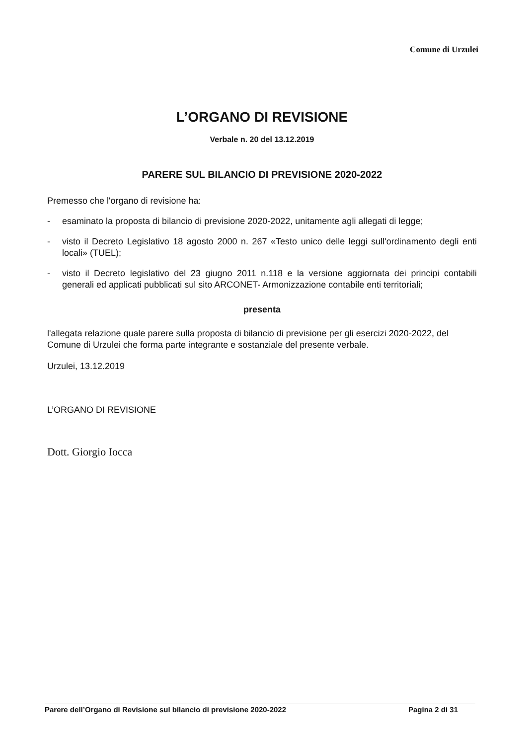Comune di Urzulei
L’ORGANO DI REVISIONE
Verbale n. 20 del 13.12.2019
PARERE SUL BILANCIO DI PREVISIONE 2020-2022
Premesso che l'organo di revisione ha:
- esaminato la proposta di bilancio di previsione 2020-2022, unitamente agli allegati di legge;
- visto il Decreto Legislativo 18 agosto 2000 n. 267 «Testo unico delle leggi sull'ordinamento degli enti locali» (TUEL);
- visto il Decreto legislativo del 23 giugno 2011 n.118 e la versione aggiornata dei principi contabili generali ed applicati pubblicati sul sito ARCONET- Armonizzazione contabile enti territoriali;
presenta
l'allegata relazione quale parere sulla proposta di bilancio di previsione per gli esercizi 2020-2022, del Comune di Urzulei che forma parte integrante e sostanziale del presente verbale.
Urzulei, 13.12.2019
L’ORGANO DI REVISIONE
Dott. Giorgio Iocca
Parere dell’Organo di Revisione sul bilancio di previsione 2020-2022 Pagina 2 di 31